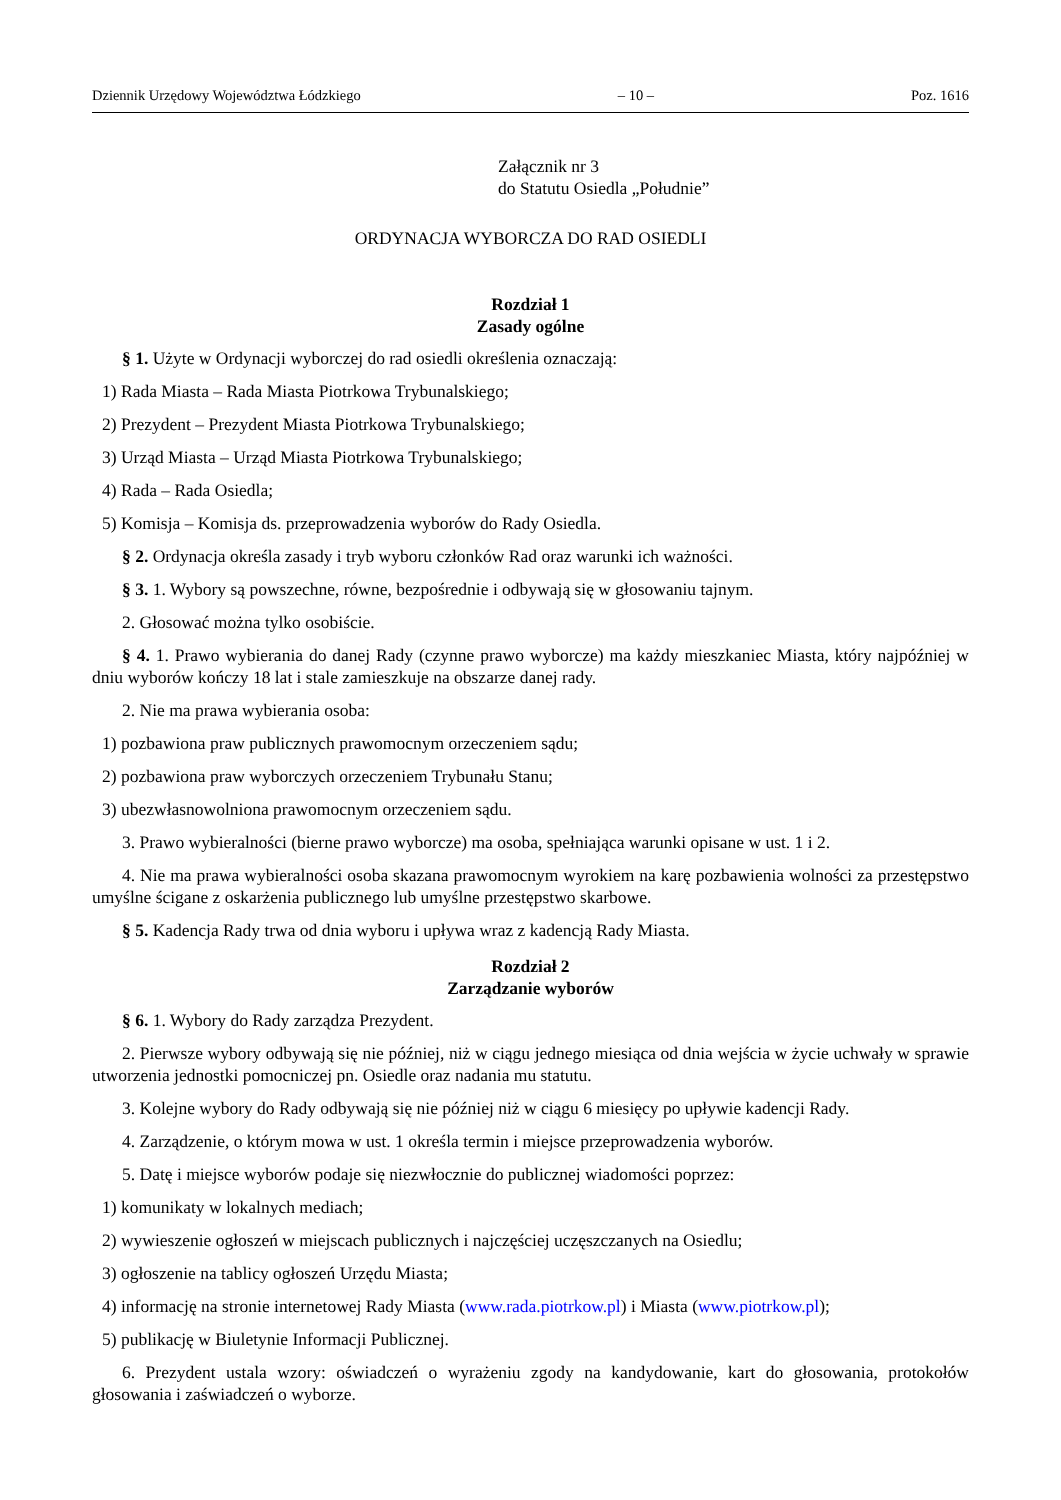Dziennik Urzędowy Województwa Łódzkiego – 10 – Poz. 1616
Załącznik nr 3
do Statutu Osiedla „Południe”
ORDYNACJA WYBORCZA DO RAD OSIEDLI
Rozdział 1
Zasady ogólne
§ 1. Użyte w Ordynacji wyborczej do rad osiedli określenia oznaczają:
1) Rada Miasta – Rada Miasta Piotrkowa Trybunalskiego;
2) Prezydent – Prezydent Miasta Piotrkowa Trybunalskiego;
3) Urząd Miasta – Urząd Miasta Piotrkowa Trybunalskiego;
4) Rada – Rada Osiedla;
5) Komisja – Komisja ds. przeprowadzenia wyborów do Rady Osiedla.
§ 2. Ordynacja określa zasady i tryb wyboru członków Rad oraz warunki ich ważności.
§ 3. 1. Wybory są powszechne, równe, bezpośrednie i odbywają się w głosowaniu tajnym.
2. Głosować można tylko osobiście.
§ 4. 1. Prawo wybierania do danej Rady (czynne prawo wyborcze) ma każdy mieszkaniec Miasta, który najpóźniej w dniu wyborów kończy 18 lat i stale zamieszkuje na obszarze danej rady.
2. Nie ma prawa wybierania osoba:
1) pozbawiona praw publicznych prawomocnym orzeczeniem sądu;
2) pozbawiona praw wyborczych orzeczeniem Trybunału Stanu;
3) ubezwłasnowolniona prawomocnym orzeczeniem sądu.
3. Prawo wybieralności (bierne prawo wyborcze) ma osoba, spełniająca warunki opisane w ust. 1 i 2.
4. Nie ma prawa wybieralności osoba skazana prawomocnym wyrokiem na karę pozbawienia wolności za przestępstwo umyślne ścigane z oskarżenia publicznego lub umyślne przestępstwo skarbowe.
§ 5. Kadencja Rady trwa od dnia wyboru i upływa wraz z kadencją Rady Miasta.
Rozdział 2
Zarządzanie wyborów
§ 6. 1. Wybory do Rady zarządza Prezydent.
2. Pierwsze wybory odbywają się nie później, niż w ciągu jednego miesiąca od dnia wejścia w życie uchwały w sprawie utworzenia jednostki pomocniczej pn. Osiedle oraz nadania mu statutu.
3. Kolejne wybory do Rady odbywają się nie później niż w ciągu 6 miesięcy po upływie kadencji Rady.
4. Zarządzenie, o którym mowa w ust. 1 określa termin i miejsce przeprowadzenia wyborów.
5. Datę i miejsce wyborów podaje się niezwłocznie do publicznej wiadomości poprzez:
1) komunikaty w lokalnych mediach;
2) wywieszenie ogłoszeń w miejscach publicznych i najczęściej uczęszczanych na Osiedlu;
3) ogłoszenie na tablicy ogłoszeń Urzędu Miasta;
4) informację na stronie internetowej Rady Miasta (www.rada.piotrkow.pl) i Miasta (www.piotrkow.pl);
5) publikację w Biuletynie Informacji Publicznej.
6. Prezydent ustala wzory: oświadczeń o wyrażeniu zgody na kandydowanie, kart do głosowania, protokołów głosowania i zaświadczeń o wyborze.